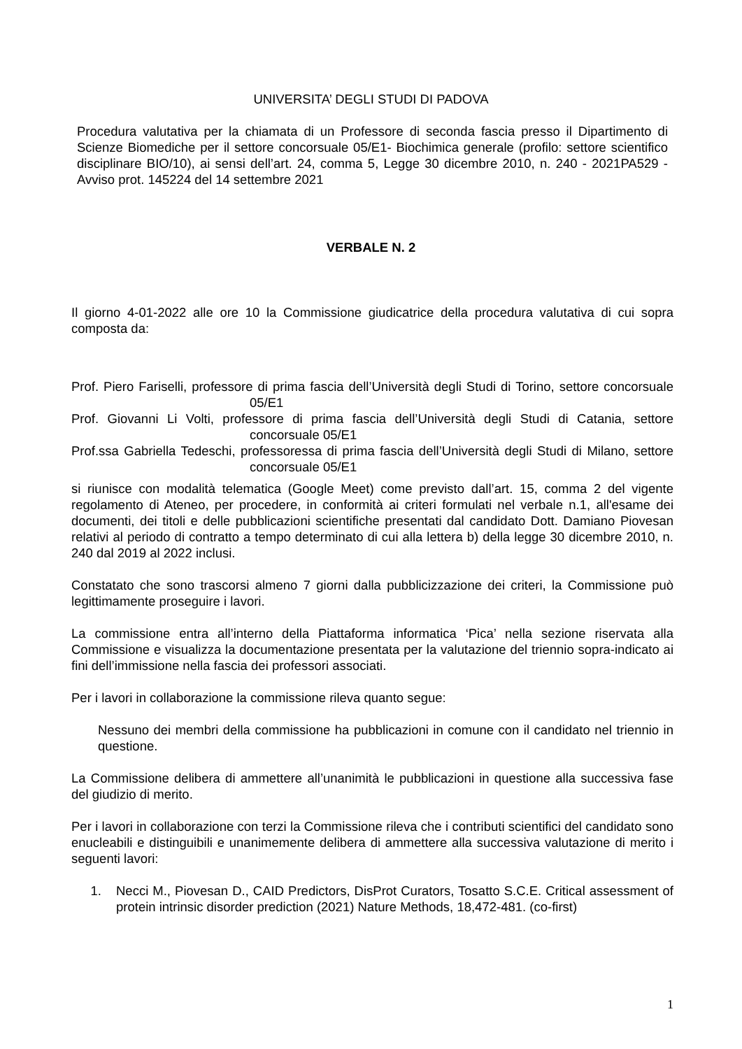UNIVERSITA’ DEGLI STUDI DI PADOVA
Procedura valutativa per la chiamata di un Professore di seconda fascia presso il Dipartimento di Scienze Biomediche per il settore concorsuale 05/E1- Biochimica generale (profilo: settore scientifico disciplinare BIO/10), ai sensi dell’art. 24, comma 5, Legge 30 dicembre 2010, n. 240 - 2021PA529 - Avviso prot. 145224 del 14 settembre 2021
VERBALE N. 2
Il giorno 4-01-2022 alle ore 10 la Commissione giudicatrice della procedura valutativa di cui sopra composta da:
Prof. Piero Fariselli, professore di prima fascia dell’Università degli Studi di Torino, settore concorsuale 05/E1
Prof. Giovanni Li Volti, professore di prima fascia dell’Università degli Studi di Catania, settore concorsuale 05/E1
Prof.ssa Gabriella Tedeschi, professoressa di prima fascia dell’Università degli Studi di Milano, settore concorsuale 05/E1
si riunisce con modalità telematica (Google Meet) come previsto dall’art. 15, comma 2 del vigente regolamento di Ateneo, per procedere, in conformità ai criteri formulati nel verbale n.1, all'esame dei documenti, dei titoli e delle pubblicazioni scientifiche presentati dal candidato Dott. Damiano Piovesan relativi al periodo di contratto a tempo determinato di cui alla lettera b) della legge 30 dicembre 2010, n. 240 dal 2019 al 2022 inclusi.
Constatato che sono trascorsi almeno 7 giorni dalla pubblicizzazione dei criteri, la Commissione può legittimamente proseguire i lavori.
La commissione entra all’interno della Piattaforma informatica ‘Pica’ nella sezione riservata alla Commissione e visualizza la documentazione presentata per la valutazione del triennio sopra-indicato ai fini dell’immissione nella fascia dei professori associati.
Per i lavori in collaborazione la commissione rileva quanto segue:
Nessuno dei membri della commissione ha pubblicazioni in comune con il candidato nel triennio in questione.
La Commissione delibera di ammettere all’unanimità le pubblicazioni in questione alla successiva fase del giudizio di merito.
Per i lavori in collaborazione con terzi la Commissione rileva che i contributi scientifici del candidato sono enucleabili e distinguibili e unanimemente delibera di ammettere alla successiva valutazione di merito i seguenti lavori:
1. Necci M., Piovesan D., CAID Predictors, DisProt Curators, Tosatto S.C.E. Critical assessment of protein intrinsic disorder prediction (2021) Nature Methods, 18,472-481. (co-first)
1